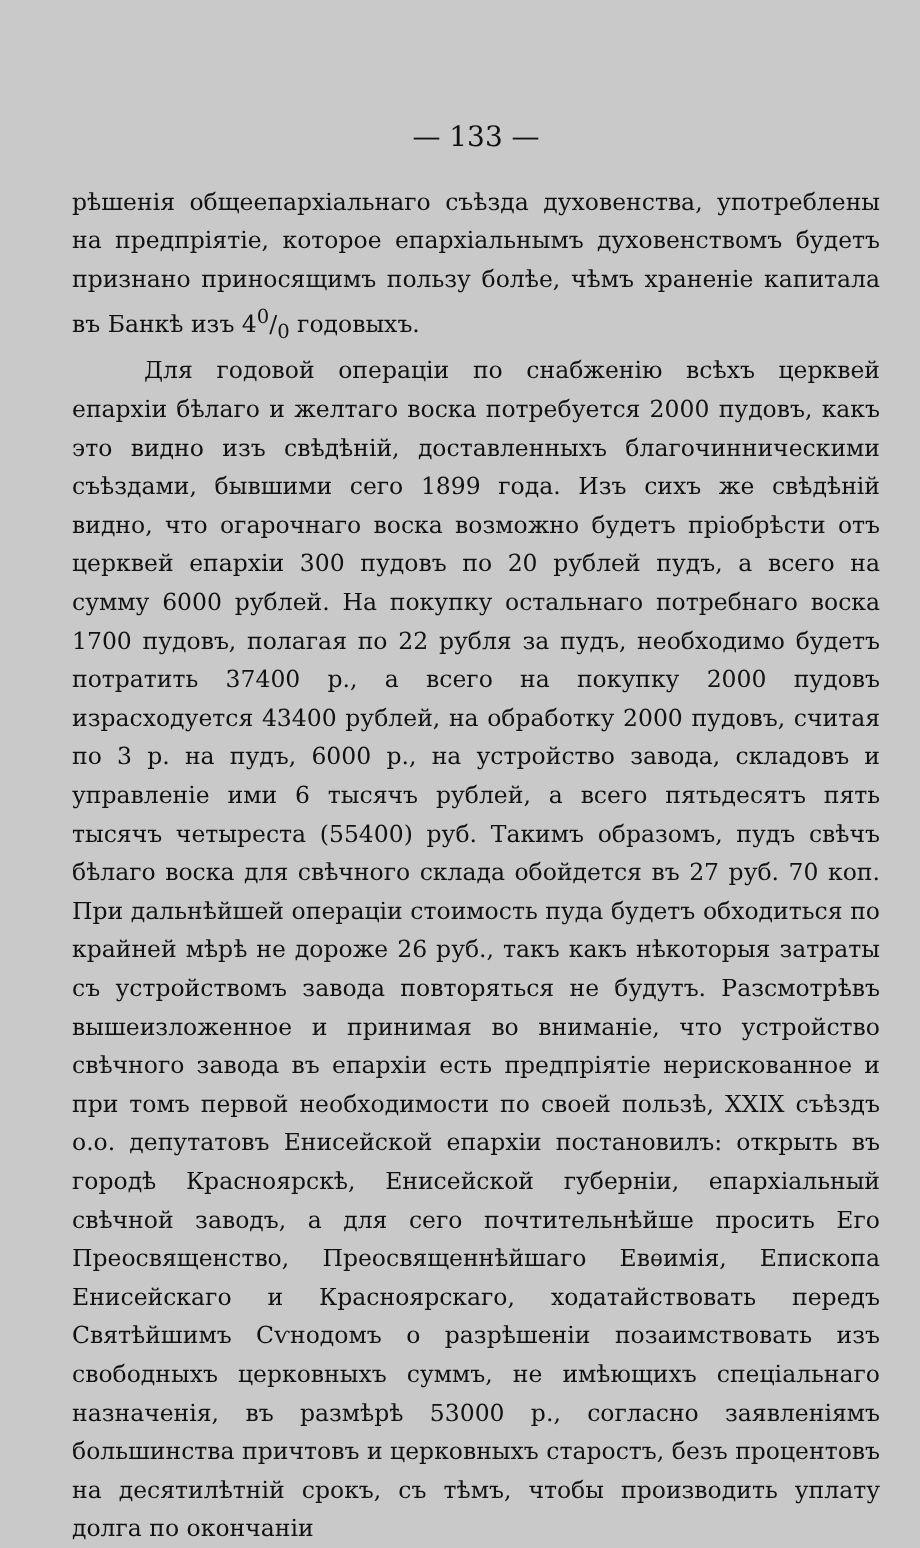— 133 —
рѣшенія общеепархіальнаго съѣзда духовенства, употреблены на предпріятіе, которое епархіальнымъ духовенствомъ будетъ признано приносящимъ пользу болѣе, чѣмъ храненіе капитала въ Банкѣ изъ 40/0 годовыхъ.
Для годовой операціи по снабженію всѣхъ церквей епархіи бѣлаго и желтаго воска потребуется 2000 пудовъ, какъ это видно изъ свѣдѣній, доставленныхъ благочинническими съѣздами, бывшими сего 1899 года. Изъ сихъ же свѣдѣній видно, что огарочнаго воска возможно будетъ пріобрѣсти отъ церквей епархіи 300 пудовъ по 20 рублей пудъ, а всего на сумму 6000 рублей. На покупку остальнаго потребнаго воска 1700 пудовъ, полагая по 22 рубля за пудъ, необходимо будетъ потратить 37400 р., а всего на покупку 2000 пудовъ израсходуется 43400 рублей, на обработку 2000 пудовъ, считая по 3 р. на пудъ, 6000 р., на устройство завода, складовъ и управленіе ими 6 тысячъ рублей, а всего пятьдесятъ пять тысячъ четыреста (55400) руб. Такимъ образомъ, пудъ свѣчъ бѣлаго воска для свѣчного склада обойдется въ 27 руб. 70 коп. При дальнѣйшей операціи стоимость пуда будетъ обходиться по крайней мѣрѣ не дороже 26 руб., такъ какъ нѣкоторыя затраты съ устройствомъ завода повторяться не будутъ. Разсмотрѣвъ вышеизложенное и принимая во вниманіе, что устройство свѣчного завода въ епархіи есть предпріятіе нерискованное и при томъ первой необходимости по своей пользѣ, XXIX съѣздъ о.о. депутатовъ Енисейской епархіи постановилъ: открыть въ городѣ Красноярскѣ, Енисейской губерніи, епархіальный свѣчной заводъ, а для сего почтительнѣйше просить Его Преосвященство, Преосвященнѣйшаго Евѳимія, Епископа Енисейскаго и Красноярскаго, ходатайствовать передъ Святѣйшимъ Сѵнодомъ о разрѣшеніи позаимствовать изъ свободныхъ церковныхъ суммъ, не имѣющихъ спеціальнаго назначенія, въ размѣрѣ 53000 р., согласно заявленіямъ большинства причтовъ и церковныхъ старостъ, безъ процентовъ на десятилѣтній срокъ, съ тѣмъ, чтобы производить уплату долга по окончаніи